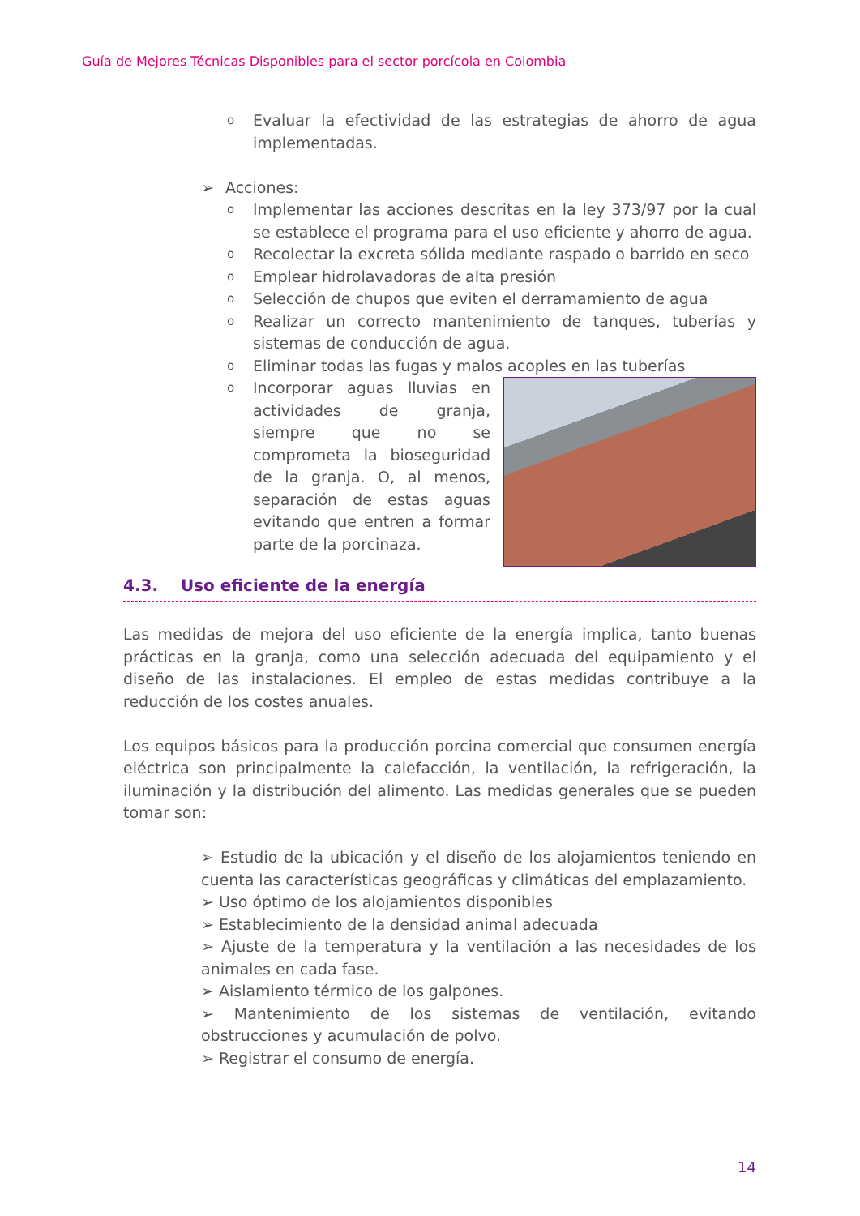Guía de Mejores Técnicas Disponibles para el sector porcícola en Colombia
o Evaluar la efectividad de las estrategias de ahorro de agua implementadas.
➢ Acciones:
o Implementar las acciones descritas en la ley 373/97 por la cual se establece el programa para el uso eficiente y ahorro de agua.
o Recolectar la excreta sólida mediante raspado o barrido en seco
o Emplear hidrolavadoras de alta presión
o Selección de chupos que eviten el derramamiento de agua
o Realizar un correcto mantenimiento de tanques, tuberías y sistemas de conducción de agua.
o Eliminar todas las fugas y malos acoples en las tuberías
o Incorporar aguas lluvias en actividades de granja, siempre que no se comprometa la bioseguridad de la granja. O, al menos, separación de estas aguas evitando que entren a formar parte de la porcinaza.
4.3. Uso eficiente de la energía
Las medidas de mejora del uso eficiente de la energía implica, tanto buenas prácticas en la granja, como una selección adecuada del equipamiento y el diseño de las instalaciones. El empleo de estas medidas contribuye a la reducción de los costes anuales.
Los equipos básicos para la producción porcina comercial que consumen energía eléctrica son principalmente la calefacción, la ventilación, la refrigeración, la iluminación y la distribución del alimento. Las medidas generales que se pueden tomar son:
➢ Estudio de la ubicación y el diseño de los alojamientos teniendo en cuenta las características geográficas y climáticas del emplazamiento.
➢ Uso óptimo de los alojamientos disponibles
➢ Establecimiento de la densidad animal adecuada
➢ Ajuste de la temperatura y la ventilación a las necesidades de los animales en cada fase.
➢ Aislamiento térmico de los galpones.
➢ Mantenimiento de los sistemas de ventilación, evitando obstrucciones y acumulación de polvo.
➢ Registrar el consumo de energía.
14